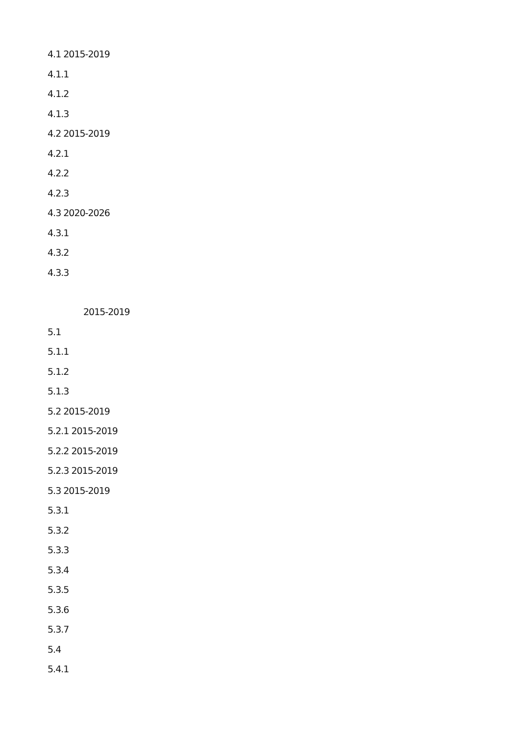4.1 2015-2019
4.1.1
4.1.2
4.1.3
4.2 2015-2019
4.2.1
4.2.2
4.2.3
4.3 2020-2026
4.3.1
4.3.2
4.3.3
2015-2019
5.1
5.1.1
5.1.2
5.1.3
5.2 2015-2019
5.2.1 2015-2019
5.2.2 2015-2019
5.2.3 2015-2019
5.3 2015-2019
5.3.1
5.3.2
5.3.3
5.3.4
5.3.5
5.3.6
5.3.7
5.4
5.4.1